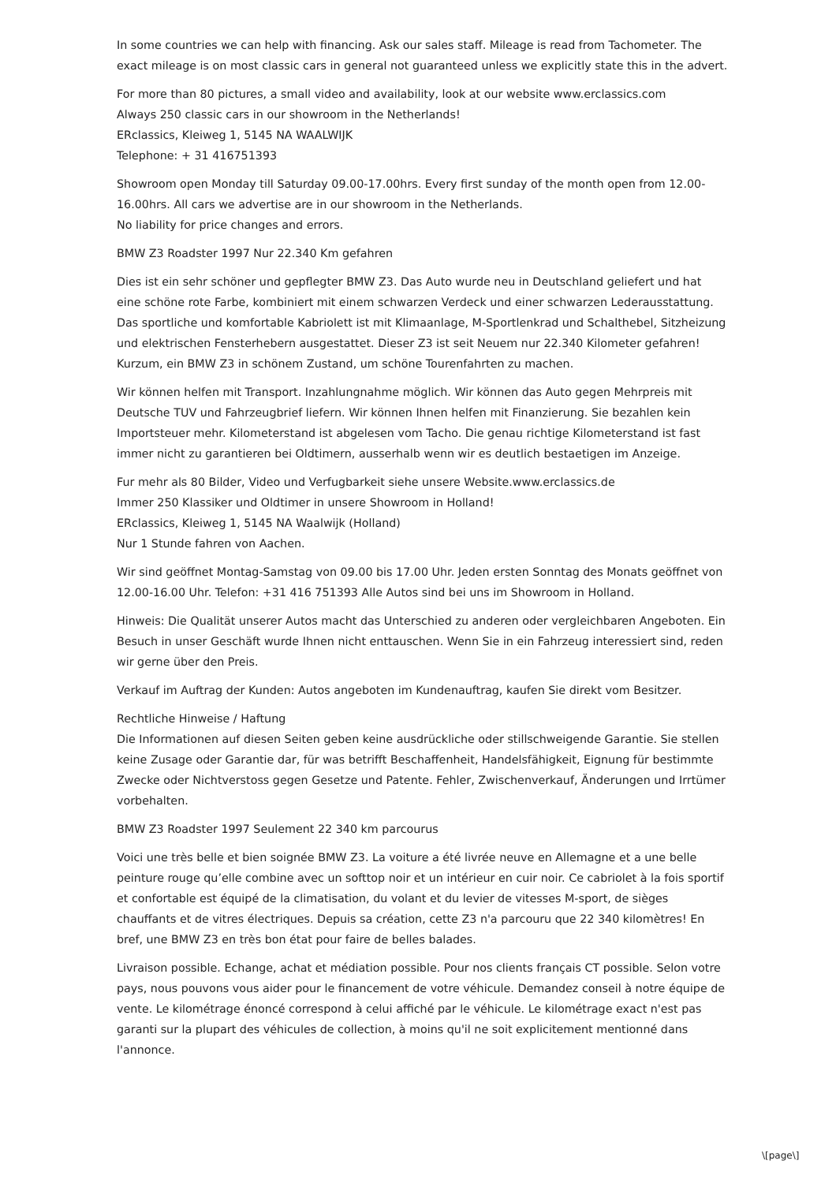In some countries we can help with financing. Ask our sales staff. Mileage is read from Tachometer. The exact mileage is on most classic cars in general not guaranteed unless we explicitly state this in the advert.
For more than 80 pictures, a small video and availability, look at our website www.erclassics.com
Always 250 classic cars in our showroom in the Netherlands!
ERclassics, Kleiweg 1, 5145 NA WAALWIJK
Telephone: + 31 416751393
Showroom open Monday till Saturday 09.00-17.00hrs. Every first sunday of the month open from 12.00-16.00hrs. All cars we advertise are in our showroom in the Netherlands.
No liability for price changes and errors.
BMW Z3 Roadster 1997 Nur 22.340 Km gefahren
Dies ist ein sehr schöner und gepflegter BMW Z3. Das Auto wurde neu in Deutschland geliefert und hat eine schöne rote Farbe, kombiniert mit einem schwarzen Verdeck und einer schwarzen Lederausstattung. Das sportliche und komfortable Kabriolett ist mit Klimaanlage, M-Sportlenkrad und Schalthebel, Sitzheizung und elektrischen Fensterhebern ausgestattet. Dieser Z3 ist seit Neuem nur 22.340 Kilometer gefahren! Kurzum, ein BMW Z3 in schönem Zustand, um schöne Tourenfahrten zu machen.
Wir können helfen mit Transport. Inzahlungnahme möglich. Wir können das Auto gegen Mehrpreis mit Deutsche TUV und Fahrzeugbrief liefern. Wir können Ihnen helfen mit Finanzierung. Sie bezahlen kein Importsteuer mehr. Kilometerstand ist abgelesen vom Tacho. Die genau richtige Kilometerstand ist fast immer nicht zu garantieren bei Oldtimern, ausserhalb wenn wir es deutlich bestaetigen im Anzeige.
Fur mehr als 80 Bilder, Video und Verfugbarkeit siehe unsere Website.www.erclassics.de
Immer 250 Klassiker und Oldtimer in unsere Showroom in Holland!
ERclassics, Kleiweg 1, 5145 NA Waalwijk (Holland)
Nur 1 Stunde fahren von Aachen.
Wir sind geöffnet Montag-Samstag von 09.00 bis 17.00 Uhr. Jeden ersten Sonntag des Monats geöffnet von 12.00-16.00 Uhr. Telefon: +31 416 751393 Alle Autos sind bei uns im Showroom in Holland.
Hinweis: Die Qualität unserer Autos macht das Unterschied zu anderen oder vergleichbaren Angeboten. Ein Besuch in unser Geschäft wurde Ihnen nicht enttauschen. Wenn Sie in ein Fahrzeug interessiert sind, reden wir gerne über den Preis.
Verkauf im Auftrag der Kunden: Autos angeboten im Kundenauftrag, kaufen Sie direkt vom Besitzer.
Rechtliche Hinweise / Haftung
Die Informationen auf diesen Seiten geben keine ausdrückliche oder stillschweigende Garantie. Sie stellen keine Zusage oder Garantie dar, für was betrifft Beschaffenheit, Handelsfähigkeit, Eignung für bestimmte Zwecke oder Nichtverstoss gegen Gesetze und Patente. Fehler, Zwischenverkauf, Änderungen und Irrtümer vorbehalten.
BMW Z3 Roadster 1997 Seulement 22 340 km parcourus
Voici une très belle et bien soignée BMW Z3. La voiture a été livrée neuve en Allemagne et a une belle peinture rouge qu’elle combine avec un softtop noir et un intérieur en cuir noir. Ce cabriolet à la fois sportif et confortable est équipé de la climatisation, du volant et du levier de vitesses M-sport, de sièges chauffants et de vitres électriques. Depuis sa création, cette Z3 n'a parcouru que 22 340 kilomètres! En bref, une BMW Z3 en très bon état pour faire de belles balades.
Livraison possible. Echange, achat et médiation possible. Pour nos clients français CT possible. Selon votre pays, nous pouvons vous aider pour le financement de votre véhicule. Demandez conseil à notre équipe de vente. Le kilométrage énoncé correspond à celui affiché par le véhicule. Le kilométrage exact n'est pas garanti sur la plupart des véhicules de collection, à moins qu'il ne soit explicitement mentionné dans l'annonce.
\[page\]